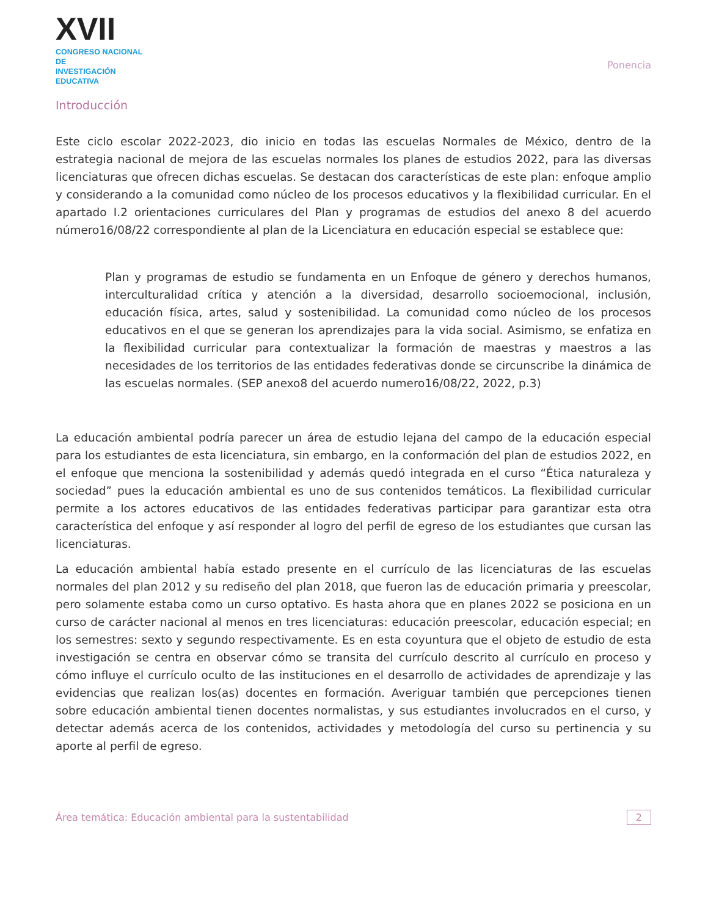XVII
CONGRESO NACIONAL DE
INVESTIGACIÓN EDUCATIVA
Ponencia
Introducción
Este ciclo escolar 2022-2023, dio inicio en todas las escuelas Normales de México, dentro de la estrategia nacional de mejora de las escuelas normales los planes de estudios 2022, para las diversas licenciaturas que ofrecen dichas escuelas. Se destacan dos características de este plan: enfoque amplio y considerando a la comunidad como núcleo de los procesos educativos y la flexibilidad curricular. En el apartado I.2 orientaciones curriculares del Plan y programas de estudios del anexo 8 del acuerdo número16/08/22 correspondiente al plan de la Licenciatura en educación especial se establece que:
Plan y programas de estudio se fundamenta en un Enfoque de género y derechos humanos, interculturalidad crítica y atención a la diversidad, desarrollo socioemocional, inclusión, educación física, artes, salud y sostenibilidad. La comunidad como núcleo de los procesos educativos en el que se generan los aprendizajes para la vida social. Asimismo, se enfatiza en la flexibilidad curricular para contextualizar la formación de maestras y maestros a las necesidades de los territorios de las entidades federativas donde se circunscribe la dinámica de las escuelas normales. (SEP anexo8 del acuerdo numero16/08/22, 2022, p.3)
La educación ambiental podría parecer un área de estudio lejana del campo de la educación especial para los estudiantes de esta licenciatura, sin embargo, en la conformación del plan de estudios 2022, en el enfoque que menciona la sostenibilidad y además quedó integrada en el curso “Ética naturaleza y sociedad” pues la educación ambiental es uno de sus contenidos temáticos. La flexibilidad curricular permite a los actores educativos de las entidades federativas participar para garantizar esta otra característica del enfoque y así responder al logro del perfil de egreso de los estudiantes que cursan las licenciaturas.
La educación ambiental había estado presente en el currículo de las licenciaturas de las escuelas normales del plan 2012 y su rediseño del plan 2018, que fueron las de educación primaria y preescolar, pero solamente estaba como un curso optativo. Es hasta ahora que en planes 2022 se posiciona en un curso de carácter nacional al menos en tres licenciaturas: educación preescolar, educación especial; en los semestres: sexto y segundo respectivamente. Es en esta coyuntura que el objeto de estudio de esta investigación se centra en observar cómo se transita del currículo descrito al currículo en proceso y cómo influye el currículo oculto de las instituciones en el desarrollo de actividades de aprendizaje y las evidencias que realizan los(as) docentes en formación. Averiguar también que percepciones tienen sobre educación ambiental tienen docentes normalistas, y sus estudiantes involucrados en el curso, y detectar además acerca de los contenidos, actividades y metodología del curso su pertinencia y su aporte al perfil de egreso.
Área temática: Educación ambiental para la sustentabilidad 2